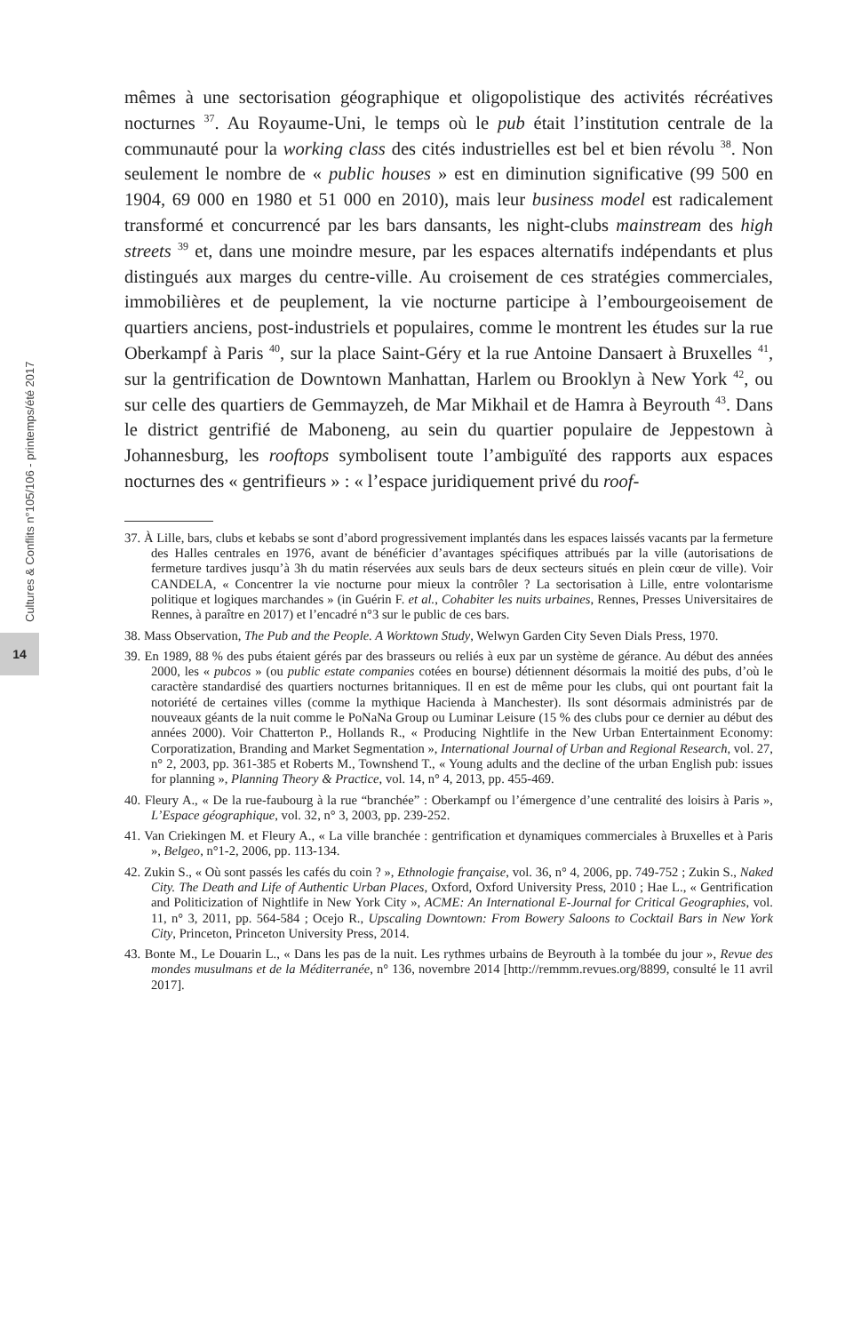Cultures & Conflits n°105/106 - printemps/été 2017
14
mêmes à une sectorisation géographique et oligopolistique des activités récréatives nocturnes <sup>37</sup>. Au Royaume-Uni, le temps où le pub était l’institution centrale de la communauté pour la working class des cités industrielles est bel et bien révolu <sup>38</sup>. Non seulement le nombre de « public houses » est en diminution significative (99 500 en 1904, 69 000 en 1980 et 51 000 en 2010), mais leur business model est radicalement transformé et concurrencé par les bars dansants, les night-clubs mainstream des high streets <sup>39</sup> et, dans une moindre mesure, par les espaces alternatifs indépendants et plus distingués aux marges du centre-ville. Au croisement de ces stratégies commerciales, immobilières et de peuplement, la vie nocturne participe à l’embourgeoisement de quartiers anciens, post-industriels et populaires, comme le montrent les études sur la rue Oberkampf à Paris <sup>40</sup>, sur la place Saint-Géry et la rue Antoine Dansaert à Bruxelles <sup>41</sup>, sur la gentrification de Downtown Manhattan, Harlem ou Brooklyn à New York <sup>42</sup>, ou sur celle des quartiers de Gemmayzeh, de Mar Mikhail et de Hamra à Beyrouth <sup>43</sup>. Dans le district gentrifié de Maboneng, au sein du quartier populaire de Jeppestown à Johannesburg, les rooftops symbolisent toute l’ambiguïté des rapports aux espaces nocturnes des « gentrifieurs » : « l’espace juridiquement privé du roof-
37. À Lille, bars, clubs et kebabs se sont d’abord progressivement implantés dans les espaces laissés vacants par la fermeture des Halles centrales en 1976, avant de bénéficier d’avantages spécifiques attribués par la ville (autorisations de fermeture tardives jusqu’à 3h du matin réservées aux seuls bars de deux secteurs situés en plein cœur de ville). Voir CANDELA, « Concentrer la vie nocturne pour mieux la contrôler ? La sectorisation à Lille, entre volontarisme politique et logiques marchandes » (in Guérin F. et al., Cohabiter les nuits urbaines, Rennes, Presses Universitaires de Rennes, à paraître en 2017) et l’encadré n°3 sur le public de ces bars.
38. Mass Observation, The Pub and the People. A Worktown Study, Welwyn Garden City Seven Dials Press, 1970.
39. En 1989, 88 % des pubs étaient gérés par des brasseurs ou reliés à eux par un système de gérance. Au début des années 2000, les « pubcos » (ou public estate companies cotées en bourse) détiennent désormais la moitié des pubs, d’où le caractère standardisé des quartiers nocturnes britanniques. Il en est de même pour les clubs, qui ont pourtant fait la notoriété de certaines villes (comme la mythique Hacienda à Manchester). Ils sont désormais administrés par de nouveaux géants de la nuit comme le PoNaNa Group ou Luminar Leisure (15 % des clubs pour ce dernier au début des années 2000). Voir Chatterton P., Hollands R., « Producing Nightlife in the New Urban Entertainment Economy: Corporatization, Branding and Market Segmentation », International Journal of Urban and Regional Research, vol. 27, n° 2, 2003, pp. 361-385 et Roberts M., Townshend T., « Young adults and the decline of the urban English pub: issues for planning », Planning Theory & Practice, vol. 14, n° 4, 2013, pp. 455-469.
40. Fleury A., « De la rue-faubourg à la rue “branchée” : Oberkampf ou l’émergence d’une centralité des loisirs à Paris », L’Espace géographique, vol. 32, n° 3, 2003, pp. 239-252.
41. Van Criekingen M. et Fleury A., « La ville branchée : gentrification et dynamiques commerciales à Bruxelles et à Paris », Belgeo, n°1-2, 2006, pp. 113-134.
42. Zukin S., « Où sont passés les cafés du coin ? », Ethnologie française, vol. 36, n° 4, 2006, pp. 749-752 ; Zukin S., Naked City. The Death and Life of Authentic Urban Places, Oxford, Oxford University Press, 2010 ; Hae L., « Gentrification and Politicization of Nightlife in New York City », ACME: An International E-Journal for Critical Geographies, vol. 11, n° 3, 2011, pp. 564-584 ; Ocejo R., Upscaling Downtown: From Bowery Saloons to Cocktail Bars in New York City, Princeton, Princeton University Press, 2014.
43. Bonte M., Le Douarin L., « Dans les pas de la nuit. Les rythmes urbains de Beyrouth à la tombée du jour », Revue des mondes musulmans et de la Méditerranée, n° 136, novembre 2014 [http://remmm.revues.org/8899, consulté le 11 avril 2017].